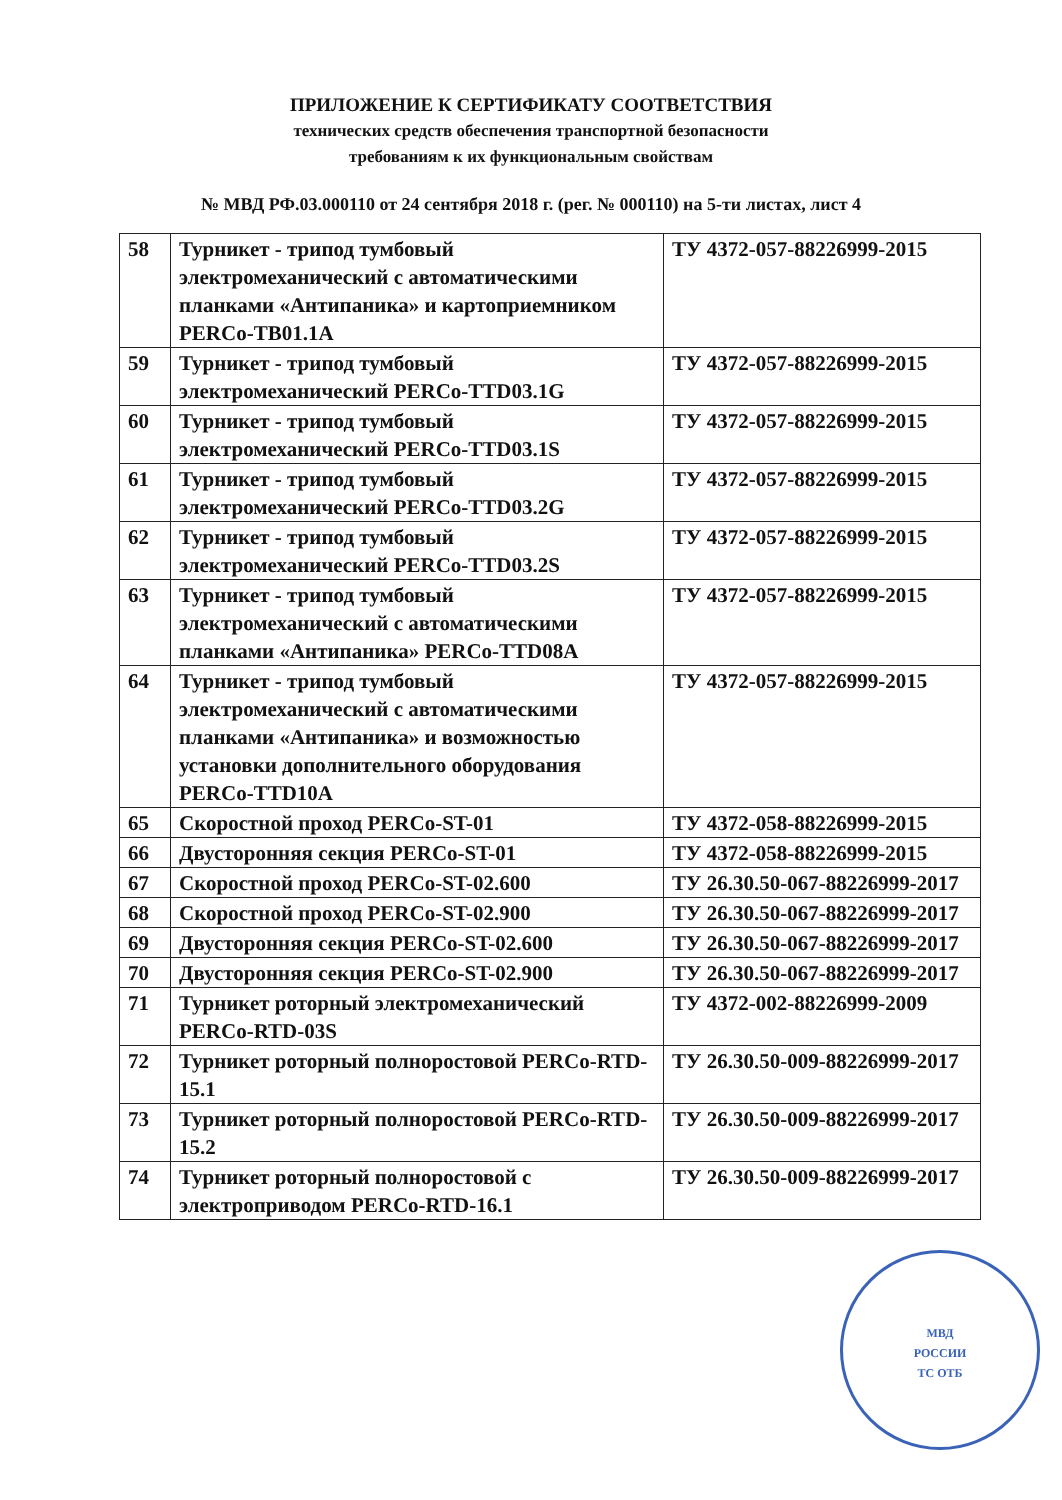ПРИЛОЖЕНИЕ К СЕРТИФИКАТУ СООТВЕТСТВИЯ
технических средств обеспечения транспортной безопасности
требованиям к их функциональным свойствам
№ МВД РФ.03.000110 от 24 сентября 2018 г. (рег. № 000110) на 5-ти листах, лист 4
| 58 | Турникет - трипод тумбовый электромеханический с автоматическими планками «Антипаника» и картоприемником PERCo-TB01.1A | ТУ 4372-057-88226999-2015 |
| 59 | Турникет - трипод тумбовый электромеханический PERCo-TTD03.1G | ТУ 4372-057-88226999-2015 |
| 60 | Турникет - трипод тумбовый электромеханический PERCo-TTD03.1S | ТУ 4372-057-88226999-2015 |
| 61 | Турникет - трипод тумбовый электромеханический PERCo-TTD03.2G | ТУ 4372-057-88226999-2015 |
| 62 | Турникет - трипод тумбовый электромеханический PERCo-TTD03.2S | ТУ 4372-057-88226999-2015 |
| 63 | Турникет - трипод тумбовый электромеханический с автоматическими планками «Антипаника» PERCo-TTD08A | ТУ 4372-057-88226999-2015 |
| 64 | Турникет - трипод тумбовый электромеханический с автоматическими планками «Антипаника» и возможностью установки дополнительного оборудования PERCo-TTD10A | ТУ 4372-057-88226999-2015 |
| 65 | Скоростной проход PERCo-ST-01 | ТУ 4372-058-88226999-2015 |
| 66 | Двусторонняя секция PERCo-ST-01 | ТУ 4372-058-88226999-2015 |
| 67 | Скоростной проход PERCo-ST-02.600 | ТУ 26.30.50-067-88226999-2017 |
| 68 | Скоростной проход PERCo-ST-02.900 | ТУ 26.30.50-067-88226999-2017 |
| 69 | Двусторонняя секция PERCo-ST-02.600 | ТУ 26.30.50-067-88226999-2017 |
| 70 | Двусторонняя секция PERCo-ST-02.900 | ТУ 26.30.50-067-88226999-2017 |
| 71 | Турникет роторный электромеханический PERCo-RTD-03S | ТУ 4372-002-88226999-2009 |
| 72 | Турникет роторный полноростовой PERCo-RTD-15.1 | ТУ 26.30.50-009-88226999-2017 |
| 73 | Турникет роторный полноростовой PERCo-RTD-15.2 | ТУ 26.30.50-009-88226999-2017 |
| 74 | Турникет роторный полноростовой с электроприводом PERCo-RTD-16.1 | ТУ 26.30.50-009-88226999-2017 |
МВД
РОССИИ
ТС ОТБ